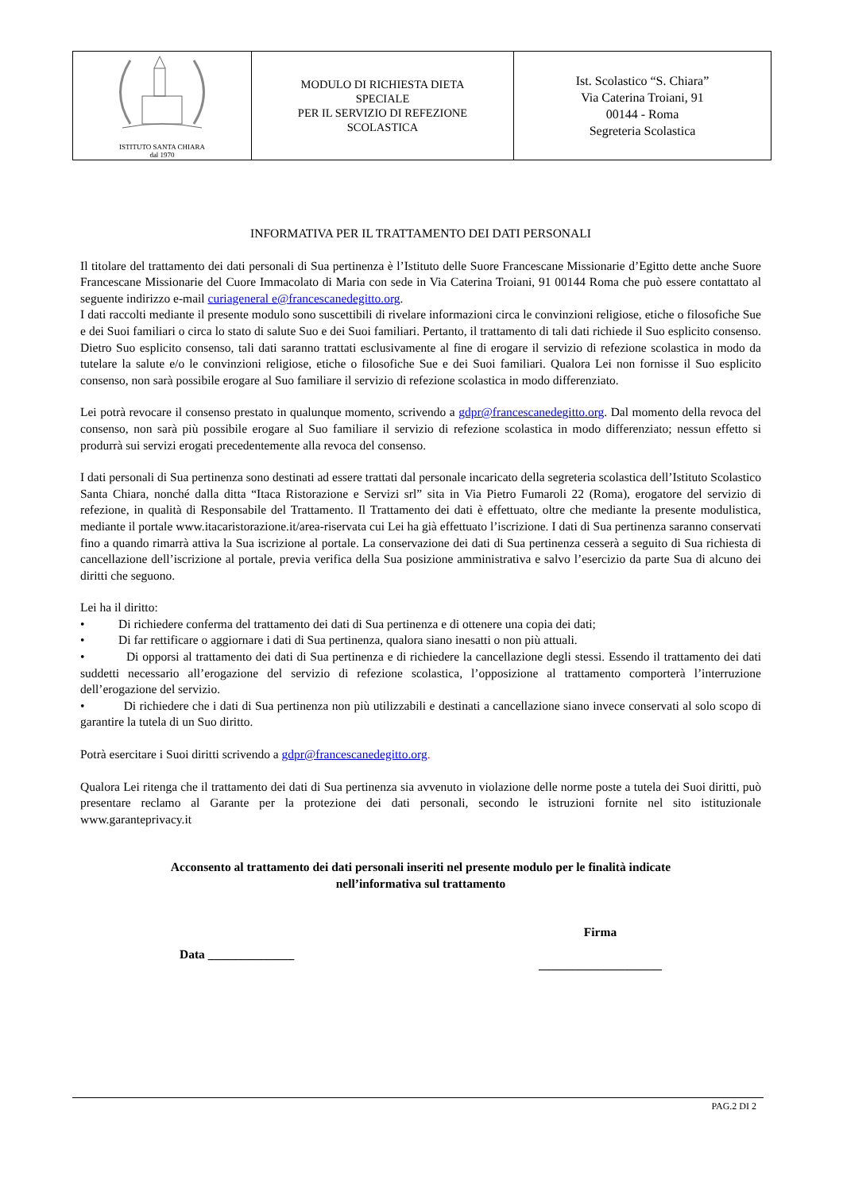| ISTITUTO SANTA CHIARA dal 1970 | MODULO DI RICHIESTA DIETA SPECIALE PER IL SERVIZIO DI REFEZIONE SCOLASTICA | Ist. Scolastico “S. Chiara” Via Caterina Troiani, 91 00144 - Roma Segreteria Scolastica |
INFORMATIVA PER IL TRATTAMENTO DEI DATI PERSONALI
Il titolare del trattamento dei dati personali di Sua pertinenza è l’Istituto delle Suore Francescane Missionarie d’Egitto dette anche Suore Francescane Missionarie del Cuore Immacolato di Maria con sede in Via Caterina Troiani, 91 00144 Roma che può essere contattato al seguente indirizzo e-mail curiageneral e@francescanedegitto.org.
I dati raccolti mediante il presente modulo sono suscettibili di rivelare informazioni circa le convinzioni religiose, etiche o filosofiche Sue e dei Suoi familiari o circa lo stato di salute Suo e dei Suoi familiari. Pertanto, il trattamento di tali dati richiede il Suo esplicito consenso. Dietro Suo esplicito consenso, tali dati saranno trattati esclusivamente al fine di erogare il servizio di refezione scolastica in modo da tutelare la salute e/o le convinzioni religiose, etiche o filosofiche Sue e dei Suoi familiari. Qualora Lei non fornisse il Suo esplicito consenso, non sarà possibile erogare al Suo familiare il servizio di refezione scolastica in modo differenziato.
Lei potrà revocare il consenso prestato in qualunque momento, scrivendo a gdpr@francescanedegitto.org. Dal momento della revoca del consenso, non sarà più possibile erogare al Suo familiare il servizio di refezione scolastica in modo differenziato; nessun effetto si produrrà sui servizi erogati precedentemente alla revoca del consenso.
I dati personali di Sua pertinenza sono destinati ad essere trattati dal personale incaricato della segreteria scolastica dell’Istituto Scolastico Santa Chiara, nonché dalla ditta “Itaca Ristorazione e Servizi srl” sita in Via Pietro Fumaroli 22 (Roma), erogatore del servizio di refezione, in qualità di Responsabile del Trattamento. Il Trattamento dei dati è effettuato, oltre che mediante la presente modulistica, mediante il portale www.itacaristorazione.it/area-riservata cui Lei ha già effettuato l’iscrizione. I dati di Sua pertinenza saranno conservati fino a quando rimarrà attiva la Sua iscrizione al portale. La conservazione dei dati di Sua pertinenza cesserà a seguito di Sua richiesta di cancellazione dell’iscrizione al portale, previa verifica della Sua posizione amministrativa e salvo l’esercizio da parte Sua di alcuno dei diritti che seguono.
Lei ha il diritto:
• Di richiedere conferma del trattamento dei dati di Sua pertinenza e di ottenere una copia dei dati;
• Di far rettificare o aggiornare i dati di Sua pertinenza, qualora siano inesatti o non più attuali.
• Di opporsi al trattamento dei dati di Sua pertinenza e di richiedere la cancellazione degli stessi. Essendo il trattamento dei dati suddetti necessario all’erogazione del servizio di refezione scolastica, l’opposizione al trattamento comporterà l’interruzione dell’erogazione del servizio.
• Di richiedere che i dati di Sua pertinenza non più utilizzabili e destinati a cancellazione siano invece conservati al solo scopo di garantire la tutela di un Suo diritto.
Potrà esercitare i Suoi diritti scrivendo a gdpr@francescanedegitto.org.
Qualora Lei ritenga che il trattamento dei dati di Sua pertinenza sia avvenuto in violazione delle norme poste a tutela dei Suoi diritti, può presentare reclamo al Garante per la protezione dei dati personali, secondo le istruzioni fornite nel sito istituzionale www.garanteprivacy.it
Acconsento al trattamento dei dati personali inseriti nel presente modulo per le finalità indicate
nell’informativa sul trattamento
Data ______________
Firma
____________________
PAG.2 DI 2